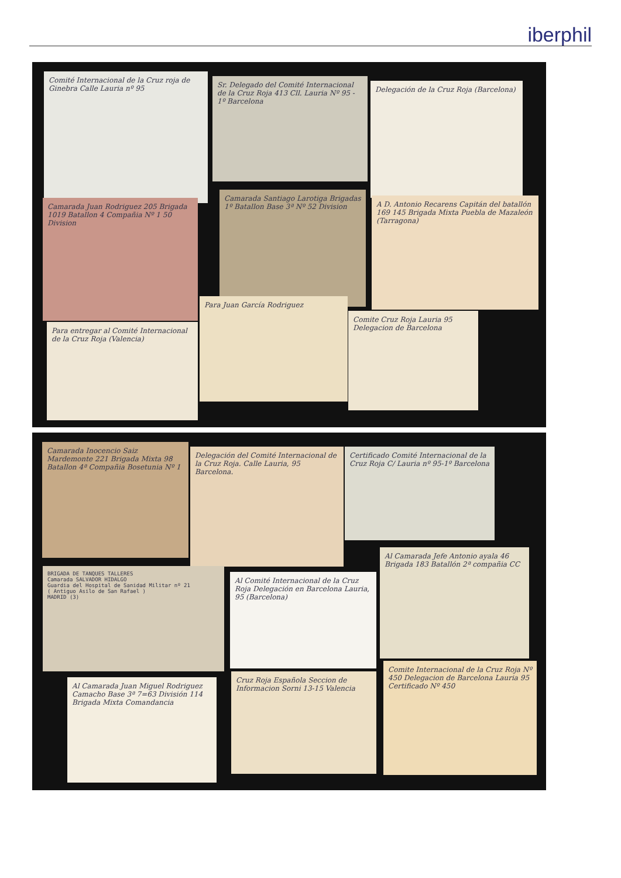iberphil
Comité Internacional de la Cruz roja de Ginebra Calle Lauria nº 95
Sr. Delegado del Comité Internacional de la Cruz Roja 413 Cll. Lauria Nº 95 - 1º Barcelona
Delegación de la Cruz Roja (Barcelona)
Camarada Juan Rodriguez 205 Brigada 1019 Batallon 4 Compañia Nº 1 50 Division
Camarada Santiago Larotiga Brigadas 1º Batallon Base 3ª Nº 52 Division
A D. Antonio Recarens Capitán del batallón 169 145 Brigada Mixta Puebla de Mazaleón (Tarragona)
Para entregar al Comité Internacional de la Cruz Roja (Valencia)
Para Juan García Rodriguez
Comite Cruz Roja Lauria 95 Delegacion de Barcelona
Camarada Inocencio Saiz Mardemonte 221 Brigada Mixta 98 Batallon 4ª Compañia Bosetunia Nº 1
Delegación del Comité Internacional de la Cruz Roja. Calle Lauria, 95 Barcelona.
Certificado Comité Internacional de la Cruz Roja C/ Lauria nº 95-1º Barcelona
BRIGADA DE TANQUES TALLERES
Camarada SALVADOR HIDALGO
Guardia del Hospital de Sanidad Militar nº 21
( Antiguo Asilo de San Rafael )
MADRID (3)
Al Comité Internacional de la Cruz Roja Delegación en Barcelona Lauria, 95 (Barcelona)
Al Camarada Jefe Antonio ayala 46 Brigada 183 Batallón 2ª compañia CC
Al Camarada Juan Miguel Rodriguez Camacho Base 3ª 7=63 División 114 Brigada Mixta Comandancia
Cruz Roja Española Seccion de Informacion Sorni 13-15 Valencia
Comite Internacional de la Cruz Roja Nº 450 Delegacion de Barcelona Lauria 95 Certificado Nº 450